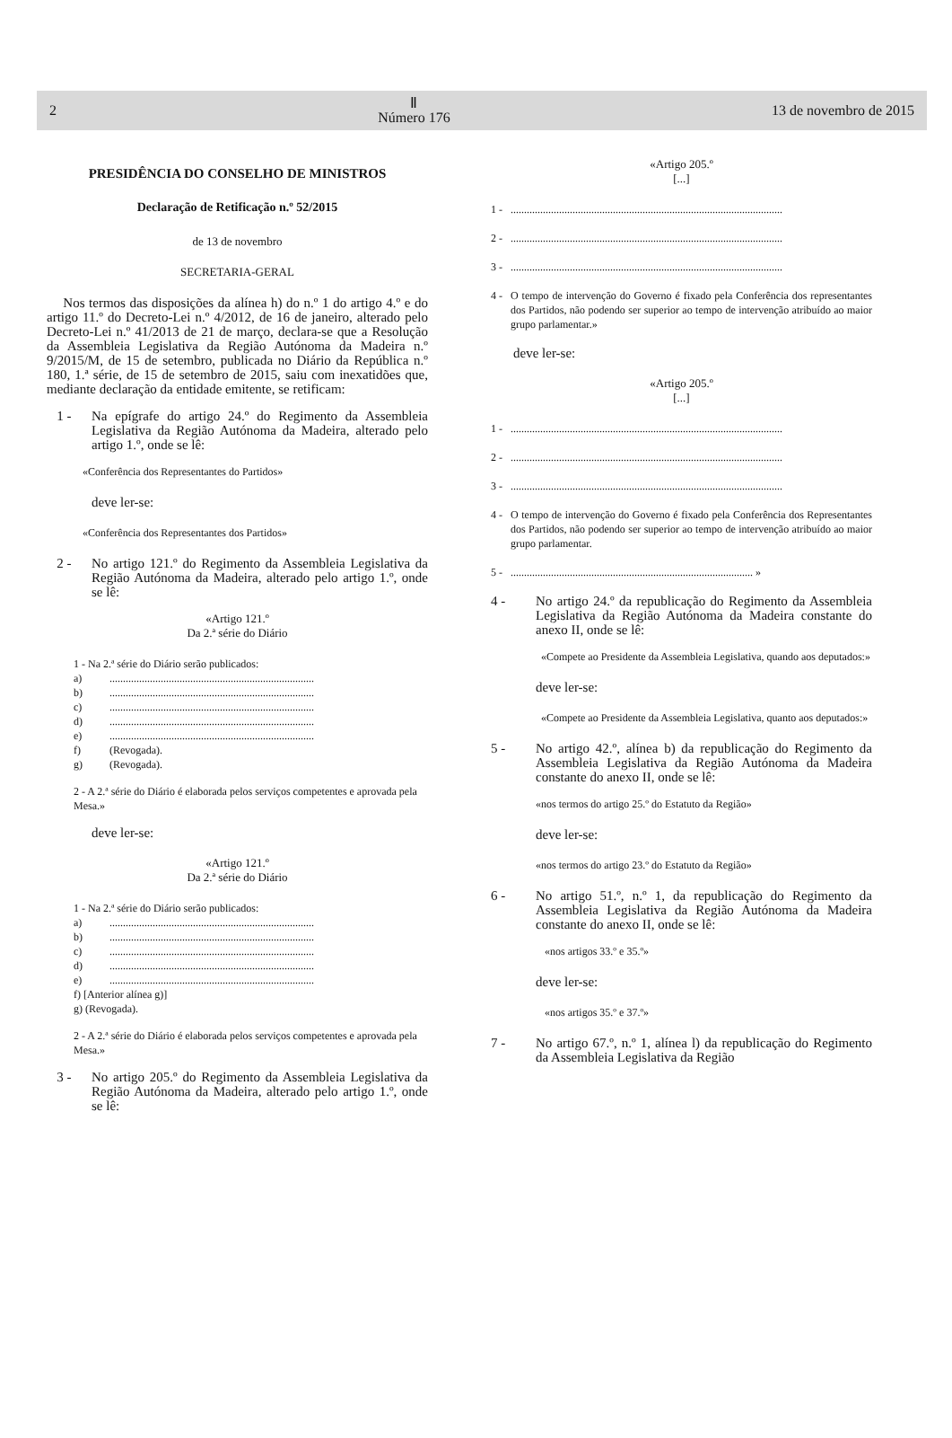2 Ⅱ
Número 176 13 de novembro de 2015
PRESIDÊNCIA DO CONSELHO DE MINISTROS
Declaração de Retificação n.º 52/2015
de 13 de novembro
SECRETARIA-GERAL
Nos termos das disposições da alínea h) do n.º 1 do artigo 4.º e do artigo 11.º do Decreto-Lei n.º 4/2012, de 16 de janeiro, alterado pelo Decreto-Lei n.º 41/2013 de 21 de março, declara-se que a Resolução da Assembleia Legislativa da Região Autónoma da Madeira n.º 9/2015/M, de 15 de setembro, publicada no Diário da República n.º 180, 1.ª série, de 15 de setembro de 2015, saiu com inexatidões que, mediante declaração da entidade emitente, se retificam:
1 - Na epígrafe do artigo 24.º do Regimento da Assembleia Legislativa da Região Autónoma da Madeira, alterado pelo artigo 1.º, onde se lê:
«Conferência dos Representantes do Partidos»
deve ler-se:
«Conferência dos Representantes dos Partidos»
2 - No artigo 121.º do Regimento da Assembleia Legislativa da Região Autónoma da Madeira, alterado pelo artigo 1.º, onde se lê:
«Artigo 121.º
Da 2.ª série do Diário
1 - Na 2.ª série do Diário serão publicados:
a)............................................................................
b)............................................................................
c)............................................................................
d)............................................................................
e)............................................................................
f) (Revogada).
g) (Revogada).
2 - A 2.ª série do Diário é elaborada pelos serviços competentes e aprovada pela Mesa.»
deve ler-se:
«Artigo 121.º
Da 2.ª série do Diário
1 - Na 2.ª série do Diário serão publicados:
a)............................................................................
b)............................................................................
c)............................................................................
d)............................................................................
e)............................................................................
f) [Anterior alínea g)]
g) (Revogada).
2 - A 2.ª série do Diário é elaborada pelos serviços competentes e aprovada pela Mesa.»
3 - No artigo 205.º do Regimento da Assembleia Legislativa da Região Autónoma da Madeira, alterado pelo artigo 1.º, onde se lê:
«Artigo 205.º
[...]
1 -.....................................................................................................
2 -.....................................................................................................
3 -.....................................................................................................
4 - O tempo de intervenção do Governo é fixado pela Conferência dos representantes dos Partidos, não podendo ser superior ao tempo de intervenção atribuído ao maior grupo parlamentar.»
deve ler-se:
«Artigo 205.º
[...]
1 -.....................................................................................................
2 -.....................................................................................................
3 -.....................................................................................................
4 - O tempo de intervenção do Governo é fixado pela Conferência dos Representantes dos Partidos, não podendo ser superior ao tempo de intervenção atribuído ao maior grupo parlamentar.
5 -.......................................................................................... »
4 - No artigo 24.º da republicação do Regimento da Assembleia Legislativa da Região Autónoma da Madeira constante do anexo II, onde se lê:
«Compete ao Presidente da Assembleia Legislativa, quando aos deputados:»
deve ler-se:
«Compete ao Presidente da Assembleia Legislativa, quanto aos deputados:»
5 - No artigo 42.º, alínea b) da republicação do Regimento da Assembleia Legislativa da Região Autónoma da Madeira constante do anexo II, onde se lê:
«nos termos do artigo 25.º do Estatuto da Região»
deve ler-se:
«nos termos do artigo 23.º do Estatuto da Região»
6 - No artigo 51.º, n.º 1, da republicação do Regimento da Assembleia Legislativa da Região Autónoma da Madeira constante do anexo II, onde se lê:
«nos artigos 33.º e 35.º»
deve ler-se:
«nos artigos 35.º e 37.º»
7 - No artigo 67.º, n.º 1, alínea l) da republicação do Regimento da Assembleia Legislativa da Região